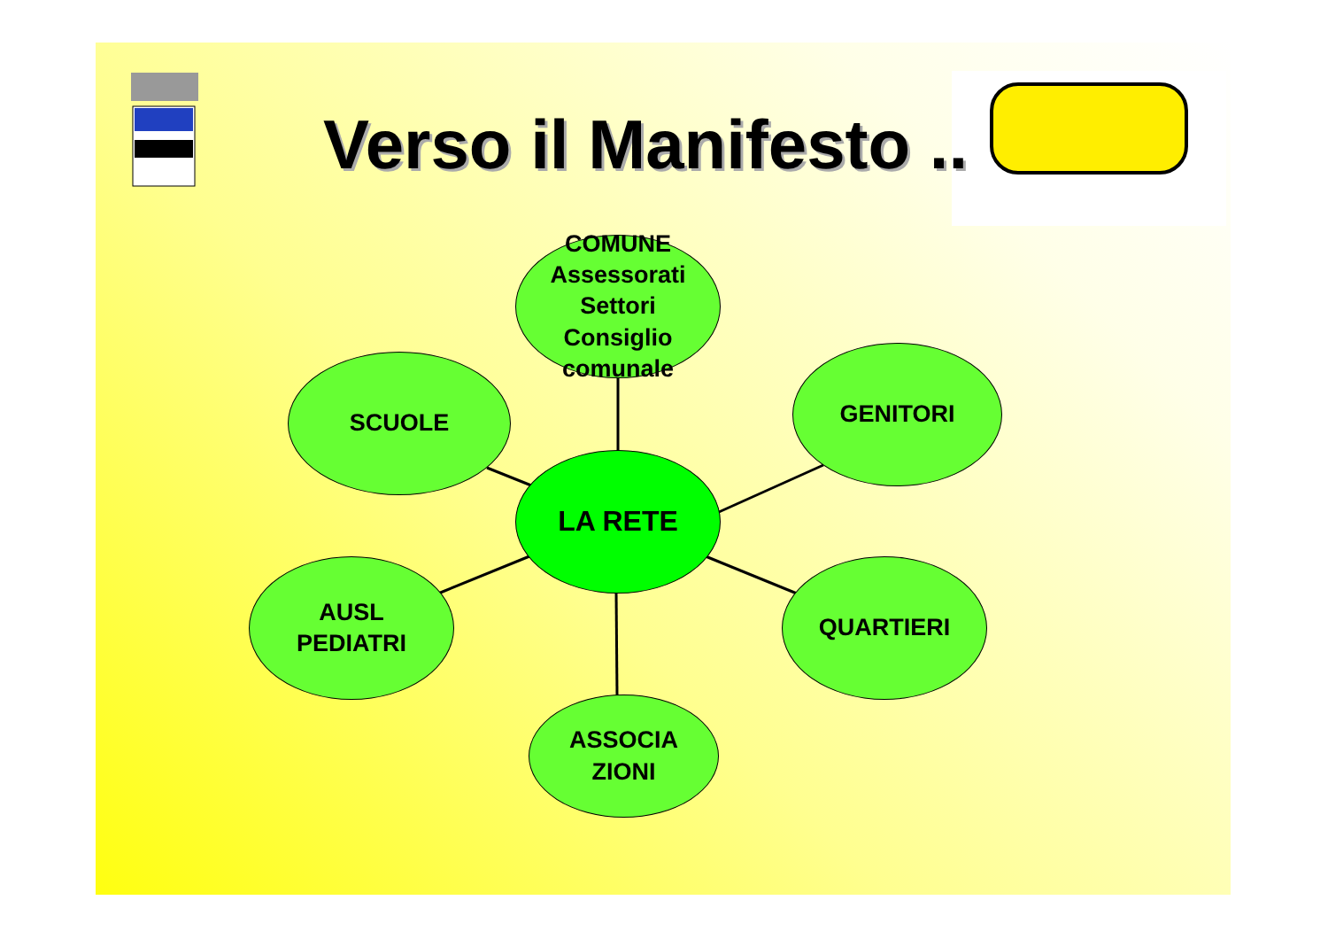Verso il Manifesto ..
COMUNE
Assessorati
Settori
Consiglio comunale
SCUOLE GENITORI
LA RETE
AUSL
PEDIATRI
QUARTIERI
ASSOCIA
ZIONI